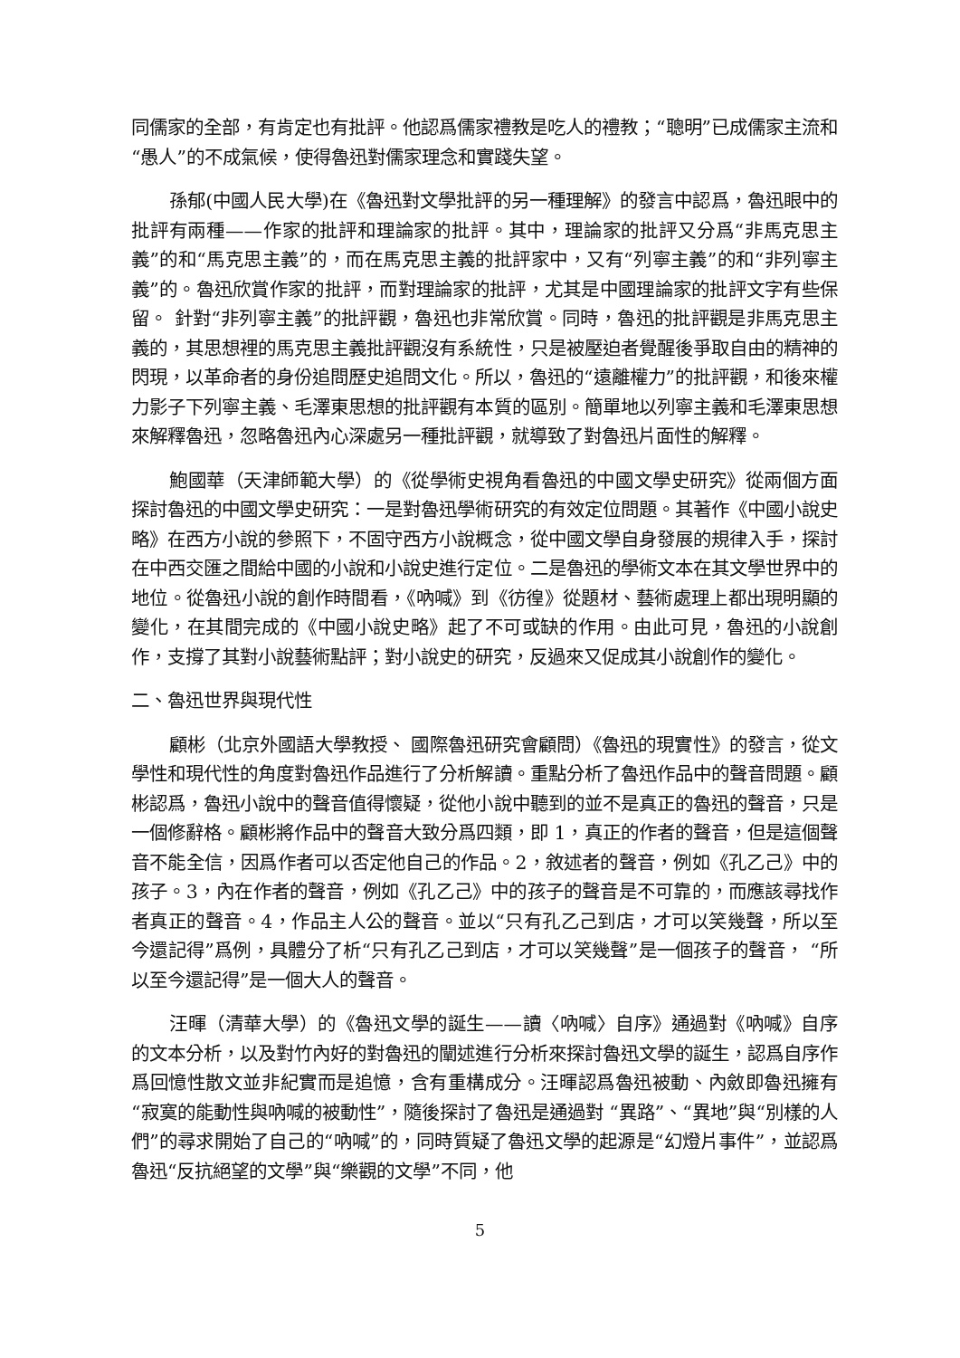同儒家的全部，有肯定也有批評。他認爲儒家禮教是吃人的禮教；“聰明”已成儒家主流和“愚人”的不成氣候，使得魯迅對儒家理念和實踐失望。
孫郁(中國人民大學)在《魯迅對文學批評的另一種理解》的發言中認爲，魯迅眼中的批評有兩種——作家的批評和理論家的批評。其中，理論家的批評又分爲“非馬克思主義”的和“馬克思主義”的，而在馬克思主義的批評家中，又有“列寧主義”的和“非列寧主義”的。魯迅欣賞作家的批評，而對理論家的批評，尤其是中國理論家的批評文字有些保留。 針對“非列寧主義”的批評觀，魯迅也非常欣賞。同時，魯迅的批評觀是非馬克思主義的，其思想裡的馬克思主義批評觀沒有系統性，只是被壓迫者覺醒後爭取自由的精神的閃現，以革命者的身份追問歷史追問文化。所以，魯迅的“遠離權力”的批評觀，和後來權力影子下列寧主義、毛澤東思想的批評觀有本質的區別。簡單地以列寧主義和毛澤東思想來解釋魯迅，忽略魯迅內心深處另一種批評觀，就導致了對魯迅片面性的解釋。
鮑國華（天津師範大學）的《從學術史視角看魯迅的中國文學史研究》從兩個方面探討魯迅的中國文學史研究：一是對魯迅學術研究的有效定位問題。其著作《中國小說史略》在西方小說的參照下，不固守西方小說概念，從中國文學自身發展的規律入手，探討在中西交匯之間給中國的小說和小說史進行定位。二是魯迅的學術文本在其文學世界中的地位。從魯迅小說的創作時間看，《吶喊》到《彷徨》從題材、藝術處理上都出現明顯的變化，在其間完成的《中國小說史略》起了不可或缺的作用。由此可見，魯迅的小說創作，支撐了其對小說藝術點評；對小說史的研究，反過來又促成其小說創作的變化。
二、魯迅世界與現代性
顧彬（北京外國語大學教授、 國際魯迅研究會顧問）《魯迅的現實性》的發言，從文學性和現代性的角度對魯迅作品進行了分析解讀。重點分析了魯迅作品中的聲音問題。顧彬認爲，魯迅小說中的聲音值得懷疑，從他小說中聽到的並不是真正的魯迅的聲音，只是一個修辭格。顧彬將作品中的聲音大致分爲四類，即 1，真正的作者的聲音，但是這個聲音不能全信，因爲作者可以否定他自己的作品。2，敘述者的聲音，例如《孔乙己》中的孩子。3，內在作者的聲音，例如《孔乙己》中的孩子的聲音是不可靠的，而應該尋找作者真正的聲音。4，作品主人公的聲音。並以“只有孔乙己到店，才可以笑幾聲，所以至今還記得”爲例，具體分了析“只有孔乙己到店，才可以笑幾聲”是一個孩子的聲音， “所以至今還記得”是一個大人的聲音。
汪暉（清華大學）的《魯迅文學的誕生——讀〈吶喊〉自序》通過對《吶喊》自序的文本分析，以及對竹內好的對魯迅的闡述進行分析來探討魯迅文學的誕生，認爲自序作爲回憶性散文並非紀實而是追憶，含有重構成分。汪暉認爲魯迅被動、內斂即魯迅擁有“寂寞的能動性與吶喊的被動性”，隨後探討了魯迅是通過對 “異路”、“異地”與“別樣的人們”的尋求開始了自己的“吶喊”的，同時質疑了魯迅文學的起源是“幻燈片事件”，並認爲魯迅“反抗絕望的文學”與“樂觀的文學”不同，他
5